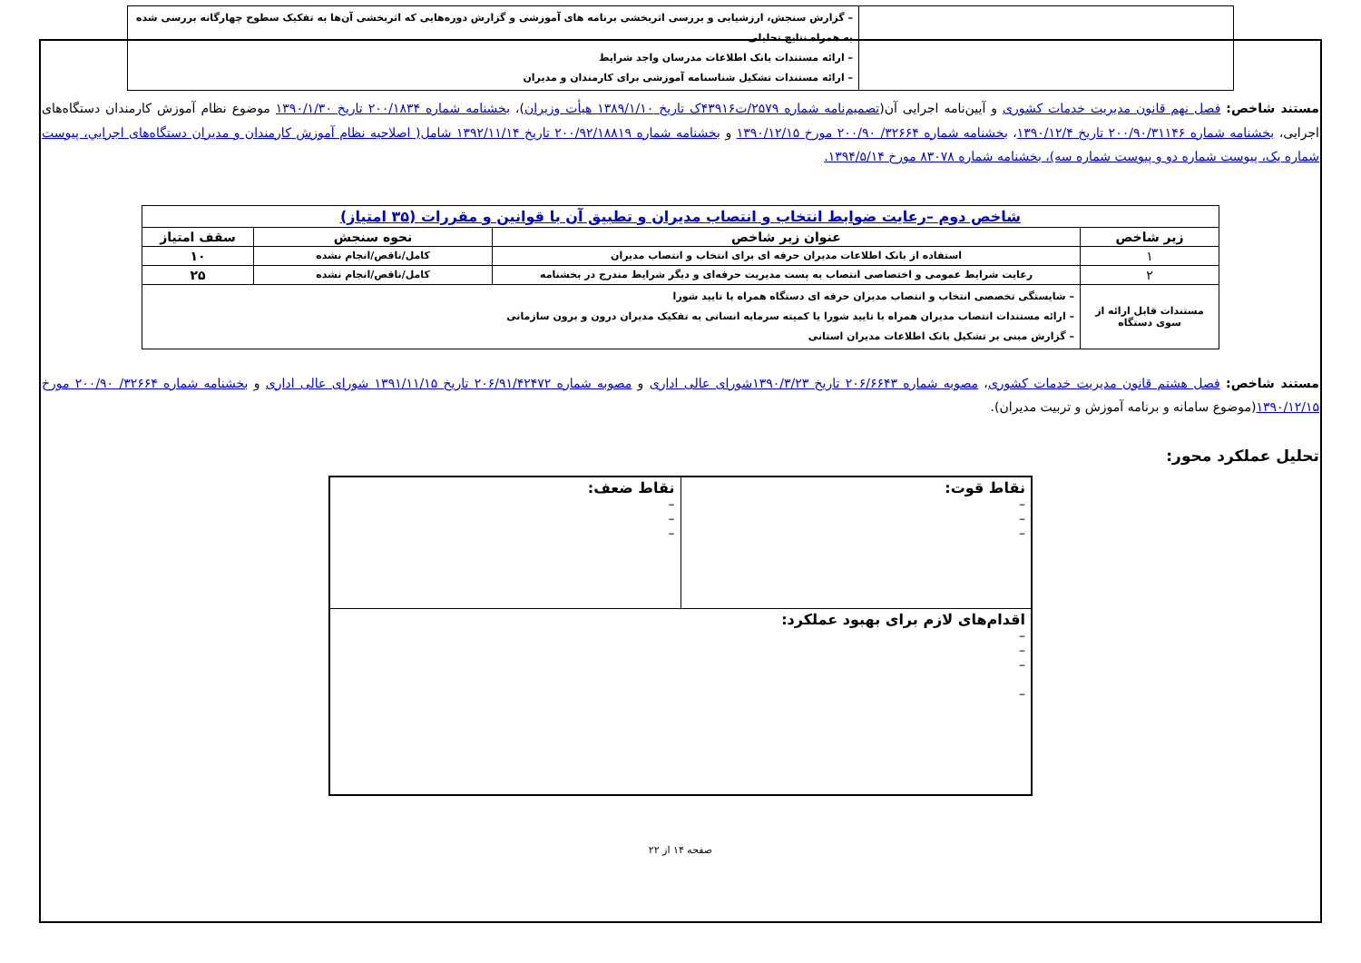| | – گزارش سنجش، ارزشیابی و بررسی اثربخشی برنامه های آموزشی و گزارش دوره‌هایی که اثربخشی آن‌ها به تفکیک سطوح چهارگانه بررسی شده به همراه نتایج تحلیلی – ارائه مستندات بانک اطلاعات مدرسان واجد شرایط – ارائه مستندات تشکیل شناسنامه آموزشی برای کارمندان و مدیران |
مستند شاخص: فصل نهم قانون مدیریت خدمات کشوری و آیین‌نامه اجرایی آن(تصمیم‌نامه شماره ۲۵۷۹/ت۴۳۹۱۶ک تاریخ ۱۳۸۹/۱/۱۰ هیأت وزیران)، بخشنامه شماره ۲۰۰/۱۸۳۴ تاریخ ۱۳۹۰/۱/۳۰ موضوع نظام آموزش کارمندان دستگاه‌های اجرایی، بخشنامه شماره ۲۰۰/۹۰/۳۱۱۴۶ تاریخ ۱۳۹۰/۱۲/۴، بخشنامه شماره ۳۲۶۶۴/ ۲۰۰/۹۰ مورخ ۱۳۹۰/۱۲/۱۵ و بخشنامه شماره ۲۰۰/۹۲/۱۸۸۱۹ تاریخ ۱۳۹۲/۱۱/۱۴ شامل( اصلاحیه نظام آموزش کارمندان و مدیران دستگاه‌های اجرايي، پیوست شماره یک، پیوست شماره دو و پیوست شماره سه)، بخشنامه شماره ۸۳۰۷۸ مورخ ۱۳۹۴/۵/۱۴.
| شاخص دوم –رعایت ضوابط انتخاب و انتصاب مدیران و تطبیق آن با قوانین و مقررات (۳۵ امتیاز) | | | |
| --- | --- | --- | --- |
| زیر شاخص | عنوان زیر شاخص | نحوه سنجش | سقف امتیاز |
| ۱ | استفاده از بانک اطلاعات مدیران حرفه ای برای انتخاب و انتصاب مدیران | کامل/ناقص/انجام نشده | ۱۰ |
| ۲ | رعایت شرایط عمومی و اختصاصی انتصاب به پست مدیریت حرفه‌ای و دیگر شرایط مندرج در بخشنامه | کامل/ناقص/انجام نشده | ۲۵ |
| مستندات قابل ارائه از سوی دستگاه | – شایستگی تخصصی انتخاب و انتصاب مدیران حرفه ای دستگاه همراه با تایید شورا – ارائه مستندات انتصاب مدیران همراه با تایید شورا یا کمیته سرمایه انسانی به تفکیک مدیران درون و برون سازمانی – گزارش مبنی بر تشکیل بانک اطلاعات مدیران استانی | | |
مستند شاخص: فصل هشتم قانون مدیریت خدمات کشوری، مصوبه شماره ۲۰۶/۶۶۴۳ تاریخ ۱۳۹۰/۳/۲۳شورای عالی اداری و مصوبه شماره ۲۰۶/۹۱/۴۲۴۷۲ تاریخ ۱۳۹۱/۱۱/۱۵ شورای عالی اداری و بخشنامه شماره ۳۲۶۶۴/ ۲۰۰/۹۰ مورخ ۱۳۹۰/۱۲/۱۵(موضوع سامانه و برنامه آموزش و تربیت مدیران).
تحلیل عملکرد محور:
| نقاط قوت: – – – | نقاط ضعف: – – – |
| اقدام‌های لازم برای بهبود عملکرد: – – – – | |
صفحه ۱۴ از ۲۲